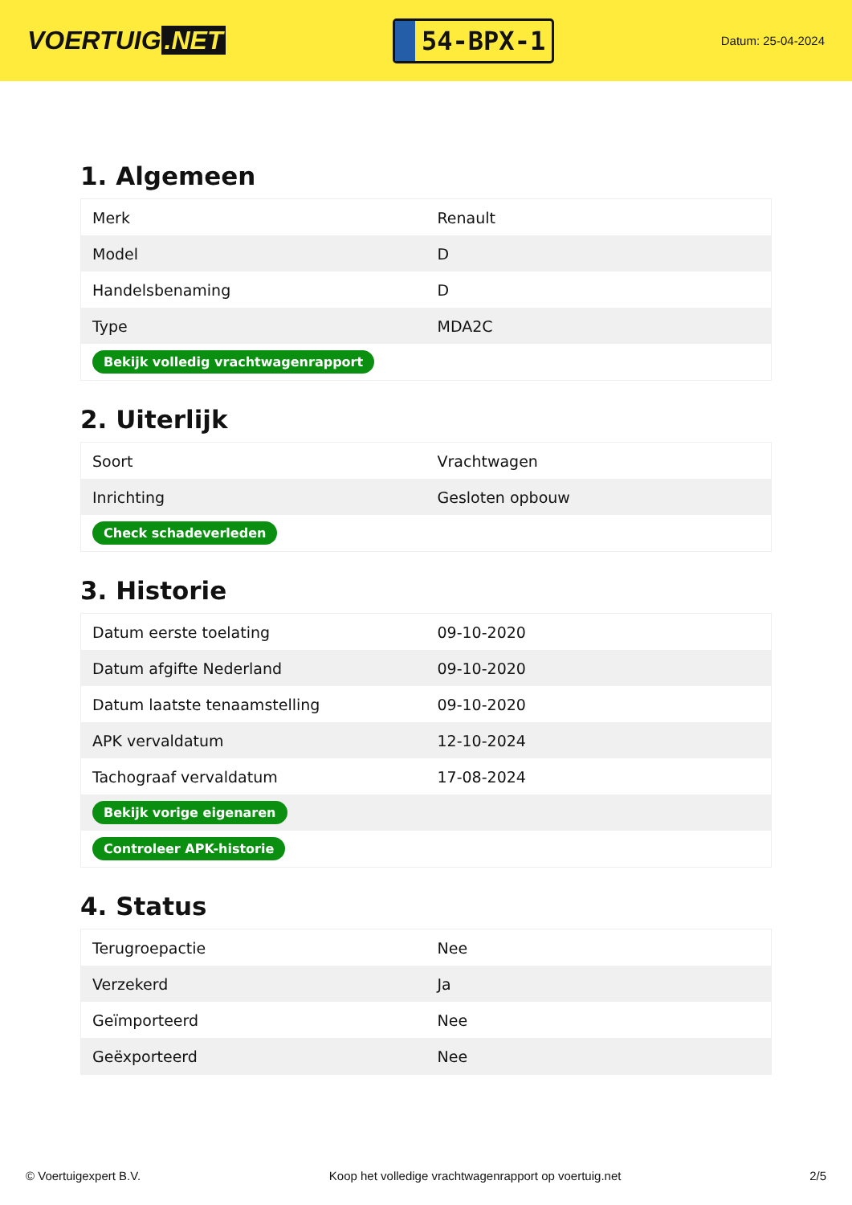VOERTUIG.NET
54-BPX-1
Datum: 25-04-2024
1. Algemeen
| Merk | Renault |
| Model | D |
| Handelsbenaming | D |
| Type | MDA2C |
| Bekijk volledig vrachtwagenrapport | |
2. Uiterlijk
| Soort | Vrachtwagen |
| Inrichting | Gesloten opbouw |
| Check schadeverleden | |
3. Historie
| Datum eerste toelating | 09-10-2020 |
| Datum afgifte Nederland | 09-10-2020 |
| Datum laatste tenaamstelling | 09-10-2020 |
| APK vervaldatum | 12-10-2024 |
| Tachograaf vervaldatum | 17-08-2024 |
| Bekijk vorige eigenaren | |
| Controleer APK-historie | |
4. Status
| Terugroepactie | Nee |
| Verzekerd | Ja |
| Geïmporteerd | Nee |
| Geëxporteerd | Nee |
© Voertuigexpert B.V. Koop het volledige vrachtwagenrapport op voertuig.net 2/5